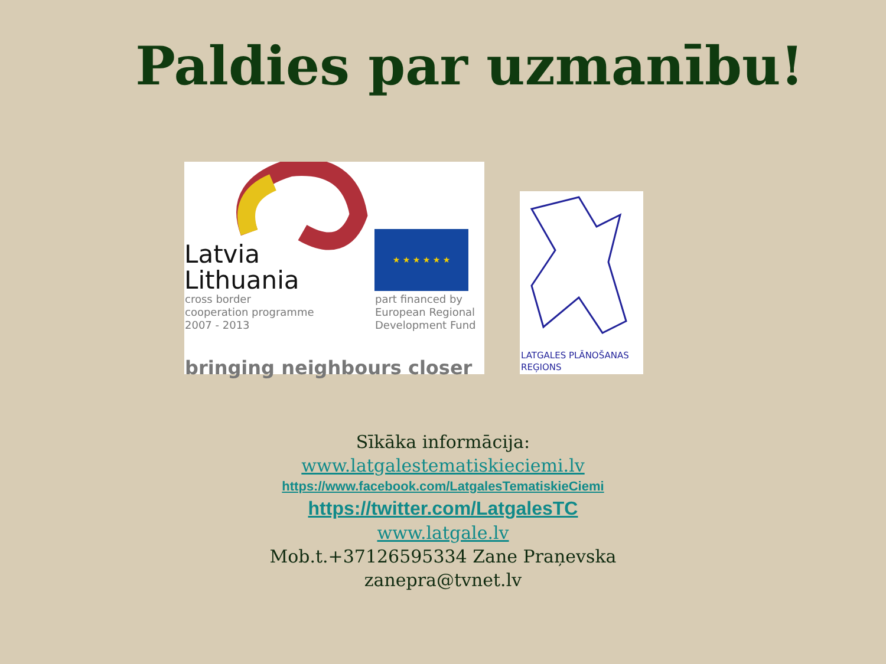Paldies par uzmanību!
Latvia
Lithuania
cross border
cooperation programme
2007 - 2013
★ ★ ★ ★ ★ ★
part financed by
European Regional
Development Fund
bringing neighbours closer
LATGALES PLĀNOŠANAS
REĢIONS
Sīkāka informācija:
www.latgalestematiskieciemi.lv
https://www.facebook.com/LatgalesTematiskieCiemi
https://twitter.com/LatgalesTC
www.latgale.lv
Mob.t.+37126595334 Zane Praņevska
zanepra@tvnet.lv